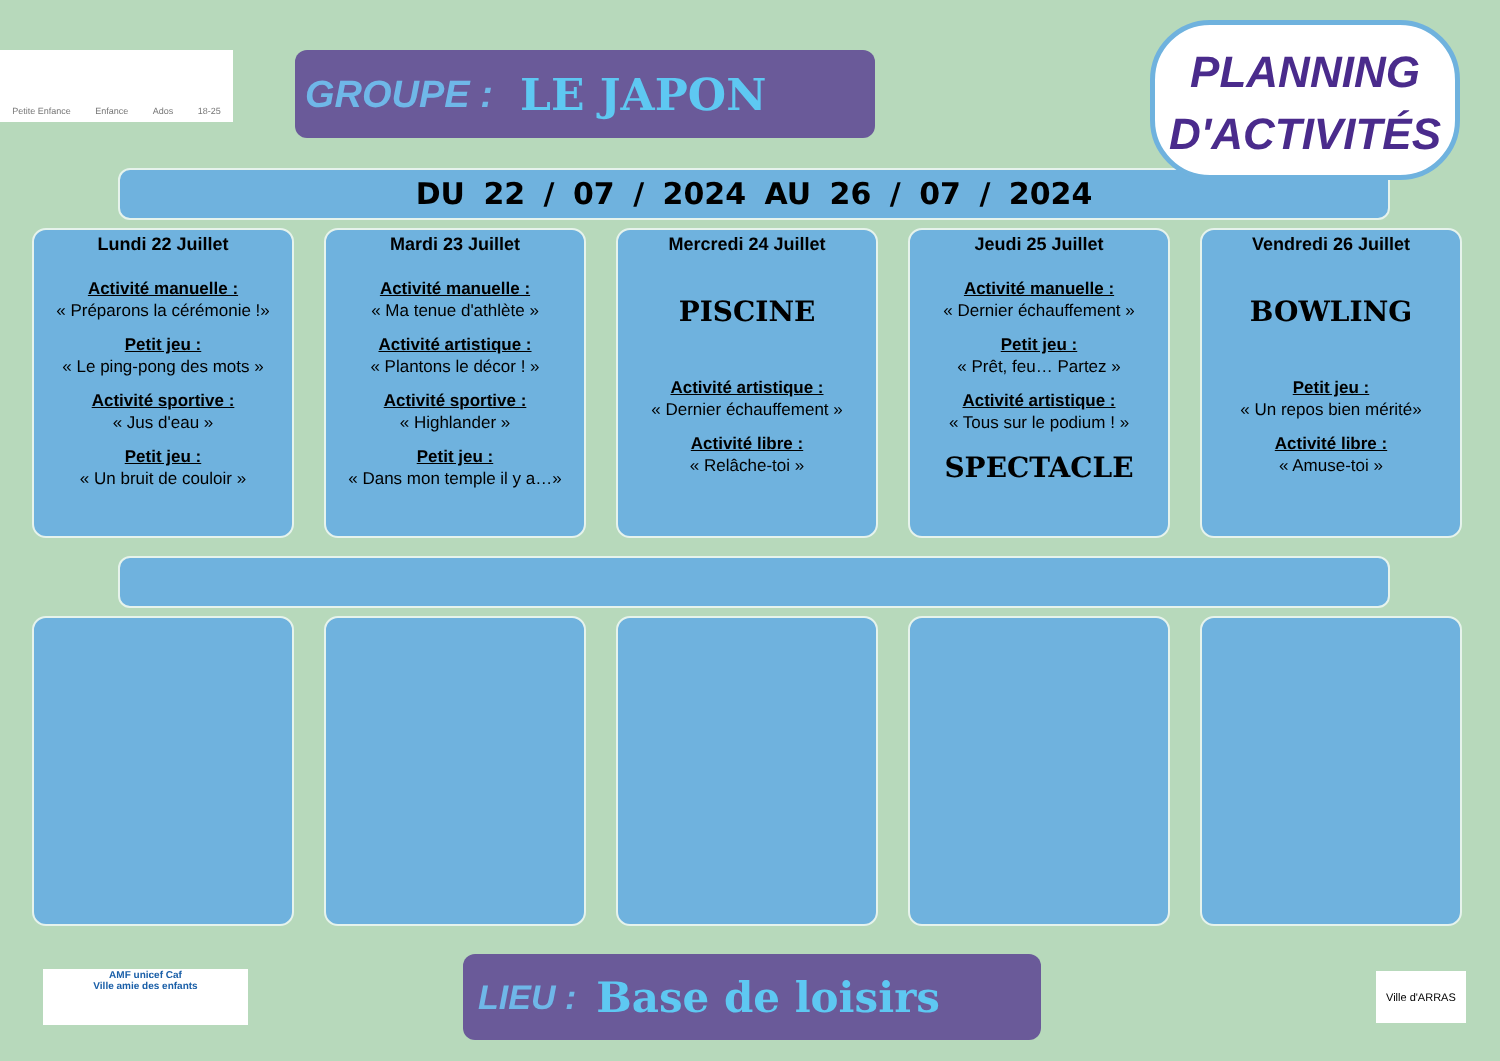Petite Enfance Enfance Ados 18-25
GROUPE : LE JAPON
PLANNING
D'ACTIVITÉS
DU 22 / 07 / 2024 AU 26 / 07 / 2024
Lundi 22 Juillet
Activité manuelle :
« Préparons la cérémonie !»
Petit jeu :
« Le ping-pong des mots »
Activité sportive :
« Jus d'eau »
Petit jeu :
« Un bruit de couloir »
Mardi 23 Juillet
Activité manuelle :
« Ma tenue d'athlète »
Activité artistique :
« Plantons le décor ! »
Activité sportive :
« Highlander »
Petit jeu :
« Dans mon temple il y a…»
Mercredi 24 Juillet
PISCINE
Activité artistique :
« Dernier échauffement »
Activité libre :
« Relâche-toi »
Jeudi 25 Juillet
Activité manuelle :
« Dernier échauffement »
Petit jeu :
« Prêt, feu… Partez »
Activité artistique :
« Tous sur le podium ! »
SPECTACLE
Vendredi 26 Juillet
BOWLING
Petit jeu :
« Un repos bien mérité»
Activité libre :
« Amuse-toi »
AMF unicef Caf
Ville amie des enfants
LIEU : Base de loisirs
Ville d'ARRAS